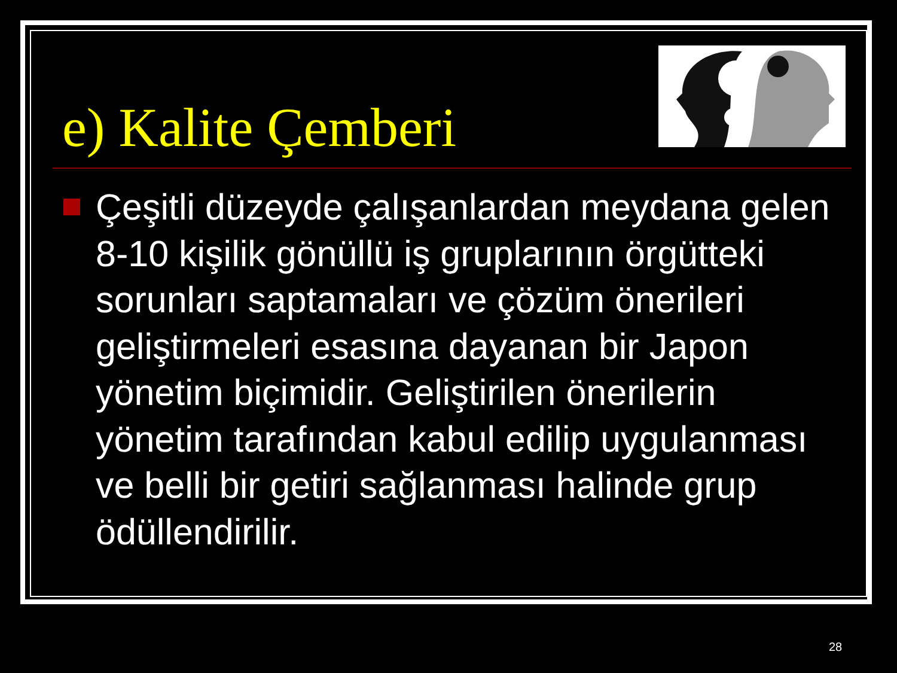e) Kalite Çemberi
Çeşitli düzeyde çalışanlardan meydana gelen 8-10 kişilik gönüllü iş gruplarının örgütteki sorunları saptamaları ve çözüm önerileri geliştirmeleri esasına dayanan bir Japon yönetim biçimidir. Geliştirilen önerilerin yönetim tarafından kabul edilip uygulanması ve belli bir getiri sağlanması halinde grup ödüllendirilir.
28